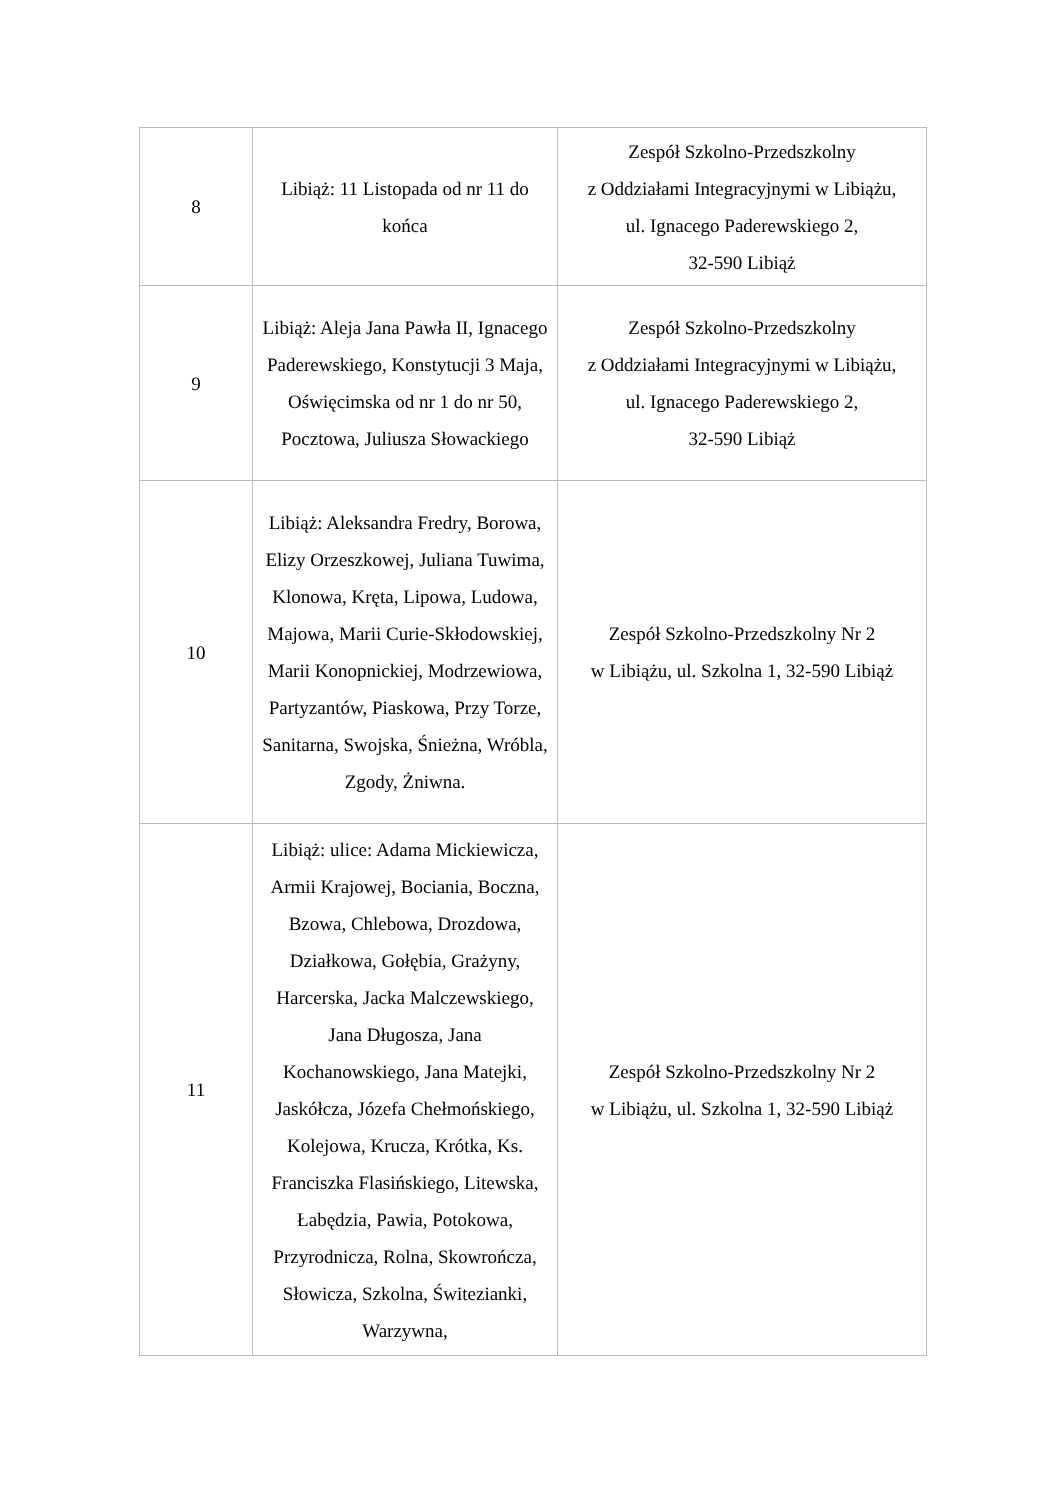| 8 | Libiąż: 11 Listopada od nr 11 do końca | Zespół Szkolno-Przedszkolny z Oddziałami Integracyjnymi w Libiążu, ul. Ignacego Paderewskiego 2, 32-590 Libiąż |
| 9 | Libiąż: Aleja Jana Pawła II, Ignacego Paderewskiego, Konstytucji 3 Maja, Oświęcimska od nr 1 do nr 50, Pocztowa, Juliusza Słowackiego | Zespół Szkolno-Przedszkolny z Oddziałami Integracyjnymi w Libiążu, ul. Ignacego Paderewskiego 2, 32-590 Libiąż |
| 10 | Libiąż: Aleksandra Fredry, Borowa, Elizy Orzeszkowej, Juliana Tuwima, Klonowa, Kręta, Lipowa, Ludowa, Majowa, Marii Curie-Skłodowskiej, Marii Konopnickiej, Modrzewiowa, Partyzantów, Piaskowa, Przy Torze, Sanitarna, Swojska, Śnieżna, Wróbla, Zgody, Żniwna. | Zespół Szkolno-Przedszkolny Nr 2 w Libiążu, ul. Szkolna 1, 32-590 Libiąż |
| 11 | Libiąż: ulice: Adama Mickiewicza, Armii Krajowej, Bociania, Boczna, Bzowa, Chlebowa, Drozdowa, Działkowa, Gołębia, Grażyny, Harcerska, Jacka Malczewskiego, Jana Długosza, Jana Kochanowskiego, Jana Matejki, Jaskółcza, Józefa Chełmońskiego, Kolejowa, Krucza, Krótka, Ks. Franciszka Flasińskiego, Litewska, Łabędzia, Pawia, Potokowa, Przyrodnicza, Rolna, Skowrończa, Słowicza, Szkolna, Świtezianki, Warzywna, | Zespół Szkolno-Przedszkolny Nr 2 w Libiążu, ul. Szkolna 1, 32-590 Libiąż |